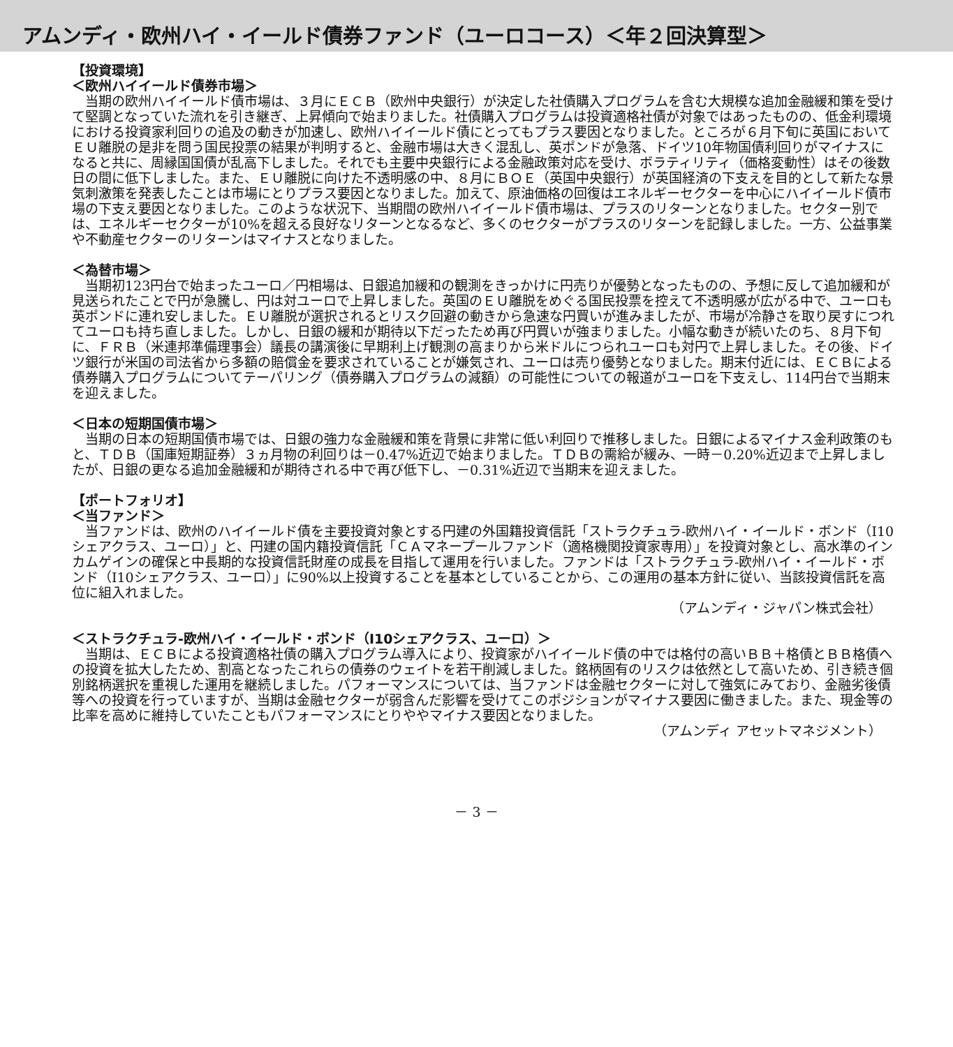アムンディ・欧州ハイ・イールド債券ファンド（ユーロコース）＜年２回決算型＞
【投資環境】
＜欧州ハイイールド債券市場＞
当期の欧州ハイイールド債市場は、３月にＥＣＢ（欧州中央銀行）が決定した社債購入プログラムを含む大規模な追加金融緩和策を受けて堅調となっていた流れを引き継ぎ、上昇傾向で始まりました。社債購入プログラムは投資適格社債が対象ではあったものの、低金利環境における投資家利回りの追及の動きが加速し、欧州ハイイールド債にとってもプラス要因となりました。ところが６月下旬に英国においてＥＵ離脱の是非を問う国民投票の結果が判明すると、金融市場は大きく混乱し、英ポンドが急落、ドイツ10年物国債利回りがマイナスになると共に、周縁国国債が乱高下しました。それでも主要中央銀行による金融政策対応を受け、ボラティリティ（価格変動性）はその後数日の間に低下しました。また、ＥＵ離脱に向けた不透明感の中、８月にＢＯＥ（英国中央銀行）が英国経済の下支えを目的として新たな景気刺激策を発表したことは市場にとりプラス要因となりました。加えて、原油価格の回復はエネルギーセクターを中心にハイイールド債市場の下支え要因となりました。このような状況下、当期間の欧州ハイイールド債市場は、プラスのリターンとなりました。セクター別では、エネルギーセクターが10%を超える良好なリターンとなるなど、多くのセクターがプラスのリターンを記録しました。一方、公益事業や不動産セクターのリターンはマイナスとなりました。
＜為替市場＞
当期初123円台で始まったユーロ／円相場は、日銀追加緩和の観測をきっかけに円売りが優勢となったものの、予想に反して追加緩和が見送られたことで円が急騰し、円は対ユーロで上昇しました。英国のＥＵ離脱をめぐる国民投票を控えて不透明感が広がる中で、ユーロも英ポンドに連れ安しました。ＥＵ離脱が選択されるとリスク回避の動きから急速な円買いが進みましたが、市場が冷静さを取り戻すにつれてユーロも持ち直しました。しかし、日銀の緩和が期待以下だったため再び円買いが強まりました。小幅な動きが続いたのち、８月下旬に、ＦＲＢ（米連邦準備理事会）議長の講演後に早期利上げ観測の高まりから米ドルにつられユーロも対円で上昇しました。その後、ドイツ銀行が米国の司法省から多額の賠償金を要求されていることが嫌気され、ユーロは売り優勢となりました。期末付近には、ＥＣＢによる債券購入プログラムについてテーパリング（債券購入プログラムの減額）の可能性についての報道がユーロを下支えし、114円台で当期末を迎えました。
＜日本の短期国債市場＞
当期の日本の短期国債市場では、日銀の強力な金融緩和策を背景に非常に低い利回りで推移しました。日銀によるマイナス金利政策のもと、ＴＤＢ（国庫短期証券）３ヵ月物の利回りは－0.47%近辺で始まりました。ＴＤＢの需給が緩み、一時－0.20%近辺まで上昇しましたが、日銀の更なる追加金融緩和が期待される中で再び低下し、－0.31%近辺で当期末を迎えました。
【ポートフォリオ】
＜当ファンド＞
当ファンドは、欧州のハイイールド債を主要投資対象とする円建の外国籍投資信託「ストラクチュラ-欧州ハイ・イールド・ボンド（I10シェアクラス、ユーロ）」と、円建の国内籍投資信託「ＣＡマネープールファンド（適格機関投資家専用）」を投資対象とし、高水準のインカムゲインの確保と中長期的な投資信託財産の成長を目指して運用を行いました。ファンドは「ストラクチュラ-欧州ハイ・イールド・ボンド（I10シェアクラス、ユーロ）」に90%以上投資することを基本としていることから、この運用の基本方針に従い、当該投資信託を高位に組入れました。
（アムンディ・ジャパン株式会社）
＜ストラクチュラ-欧州ハイ・イールド・ボンド（I10シェアクラス、ユーロ）＞
当期は、ＥＣＢによる投資適格社債の購入プログラム導入により、投資家がハイイールド債の中では格付の高いＢＢ＋格債とＢＢ格債への投資を拡大したため、割高となったこれらの債券のウェイトを若干削減しました。銘柄固有のリスクは依然として高いため、引き続き個別銘柄選択を重視した運用を継続しました。パフォーマンスについては、当ファンドは金融セクターに対して強気にみており、金融劣後債等への投資を行っていますが、当期は金融セクターが弱含んだ影響を受けてこのポジションがマイナス要因に働きました。また、現金等の比率を高めに維持していたこともパフォーマンスにとりややマイナス要因となりました。
（アムンディ アセットマネジメント）
－ 3 －